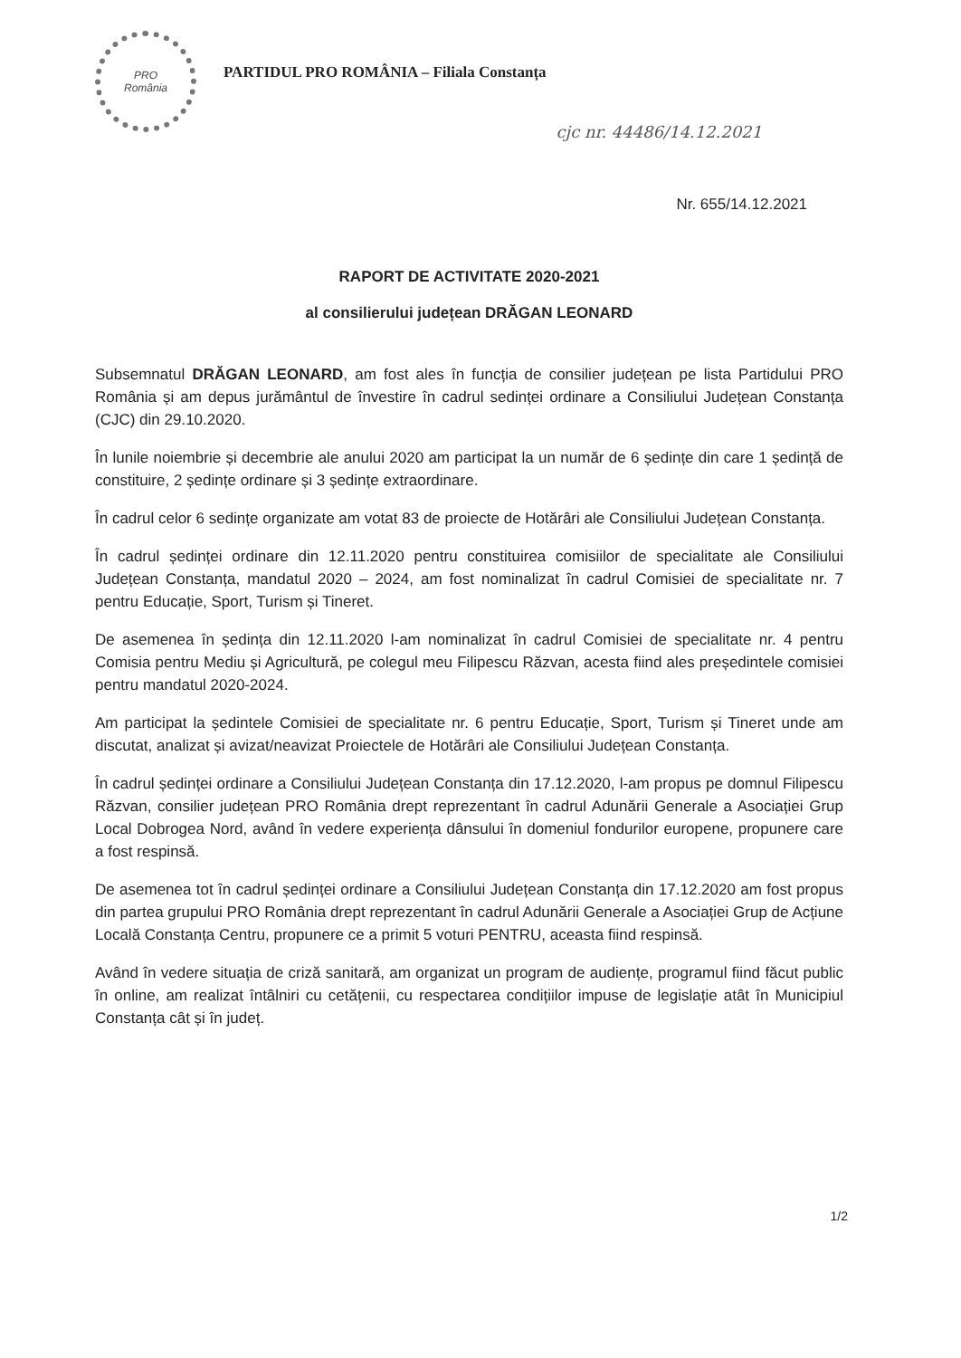PRO
România
PARTIDUL PRO ROMÂNIA – Filiala Constanța
cjc nr. 44486/14.12.2021
Nr. 655/14.12.2021
RAPORT DE ACTIVITATE 2020-2021
al consilierului județean DRĂGAN LEONARD
Subsemnatul DRĂGAN LEONARD, am fost ales în funcția de consilier județean pe lista Partidului PRO România și am depus jurământul de învestire în cadrul sedinței ordinare a Consiliului Județean Constanța (CJC) din 29.10.2020.
În lunile noiembrie și decembrie ale anului 2020 am participat la un număr de 6 ședințe din care 1 ședință de constituire, 2 ședințe ordinare și 3 ședințe extraordinare.
În cadrul celor 6 sedințe organizate am votat 83 de proiecte de Hotărâri ale Consiliului Județean Constanța.
În cadrul ședinței ordinare din 12.11.2020 pentru constituirea comisiilor de specialitate ale Consiliului Județean Constanța, mandatul 2020 – 2024, am fost nominalizat în cadrul Comisiei de specialitate nr. 7 pentru Educație, Sport, Turism și Tineret.
De asemenea în ședința din 12.11.2020 l-am nominalizat în cadrul Comisiei de specialitate nr. 4 pentru Comisia pentru Mediu și Agricultură, pe colegul meu Filipescu Răzvan, acesta fiind ales președintele comisiei pentru mandatul 2020-2024.
Am participat la ședintele Comisiei de specialitate nr. 6 pentru Educație, Sport, Turism și Tineret unde am discutat, analizat și avizat/neavizat Proiectele de Hotărâri ale Consiliului Județean Constanța.
În cadrul ședinței ordinare a Consiliului Județean Constanța din 17.12.2020, l-am propus pe domnul Filipescu Răzvan, consilier județean PRO România drept reprezentant în cadrul Adunării Generale a Asociației Grup Local Dobrogea Nord, având în vedere experiența dânsului în domeniul fondurilor europene, propunere care a fost respinsă.
De asemenea tot în cadrul ședinței ordinare a Consiliului Județean Constanța din 17.12.2020 am fost propus din partea grupului PRO România drept reprezentant în cadrul Adunării Generale a Asociației Grup de Acțiune Locală Constanța Centru, propunere ce a primit 5 voturi PENTRU, aceasta fiind respinsă.
Având în vedere situația de criză sanitară, am organizat un program de audiențe, programul fiind făcut public în online, am realizat întâlniri cu cetățenii, cu respectarea condițiilor impuse de legislație atât în Municipiul Constanța cât și în județ.
1/2